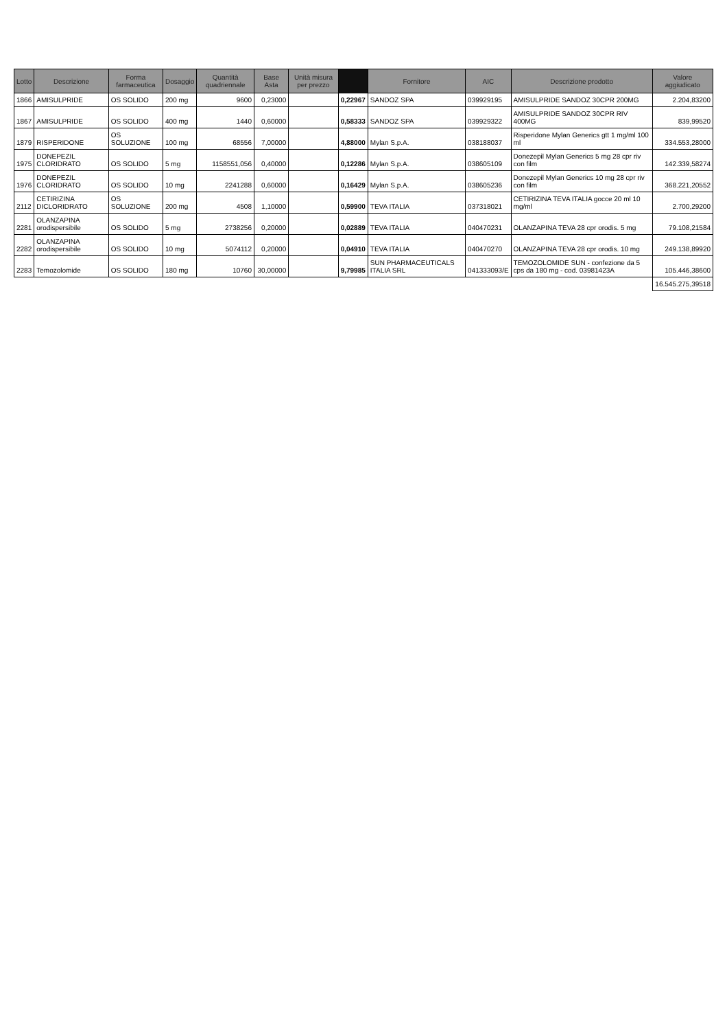| Lotto | Descrizione | Forma farmaceutica | Dosaggio | Quantità quadriennale | Base Asta | Unità misura per prezzo | | Fornitore | AIC | Descrizione prodotto | Valore aggiudicato |
| --- | --- | --- | --- | --- | --- | --- | --- | --- | --- | --- | --- |
| 1866 | AMISULPRIDE | OS SOLIDO | 200 mg | 9600 | 0,23000 | | 0,22967 | SANDOZ SPA | 039929195 | AMISULPRIDE SANDOZ 30CPR 200MG | 2.204,83200 |
| 1867 | AMISULPRIDE | OS SOLIDO | 400 mg | 1440 | 0,60000 | | 0,58333 | SANDOZ SPA | 039929322 | AMISULPRIDE SANDOZ 30CPR RIV 400MG | 839,99520 |
| 1879 | RISPERIDONE | OS SOLUZIONE | 100 mg | 68556 | 7,00000 | | 4,88000 | Mylan S.p.A. | 038188037 | Risperidone Mylan Generics gtt 1 mg/ml 100 ml | 334.553,28000 |
| 1975 | DONEPEZIL CLORIDRATO | OS SOLIDO | 5 mg | 1158551,056 | 0,40000 | | 0,12286 | Mylan S.p.A. | 038605109 | Donezepil Mylan Generics 5 mg 28 cpr riv con film | 142.339,58274 |
| 1976 | DONEPEZIL CLORIDRATO | OS SOLIDO | 10 mg | 2241288 | 0,60000 | | 0,16429 | Mylan S.p.A. | 038605236 | Donezepil Mylan Generics 10 mg 28 cpr riv con film | 368.221,20552 |
| 2112 | CETIRIZINA DICLORIDRATO | OS SOLUZIONE | 200 mg | 4508 | 1,10000 | | 0,59900 | TEVA ITALIA | 037318021 | CETIRIZINA TEVA ITALIA gocce 20 ml 10 mg/ml | 2.700,29200 |
| 2281 | OLANZAPINA orodispersibile | OS SOLIDO | 5 mg | 2738256 | 0,20000 | | 0,02889 | TEVA ITALIA | 040470231 | OLANZAPINA TEVA 28 cpr orodis. 5 mg | 79.108,21584 |
| 2282 | OLANZAPINA orodispersibile | OS SOLIDO | 10 mg | 5074112 | 0,20000 | | 0,04910 | TEVA ITALIA | 040470270 | OLANZAPINA TEVA 28 cpr orodis. 10 mg | 249.138,89920 |
| 2283 | Temozolomide | OS SOLIDO | 180 mg | 10760 | 30,00000 | | 9,79985 | SUN PHARMACEUTICALS ITALIA SRL | 041333093/E | TEMOZOLOMIDE SUN - confezione da 5 cps da 180 mg - cod. 03981423A | 105.446,38600 |
| | | | | | | | | | | | 16.545.275,39518 |